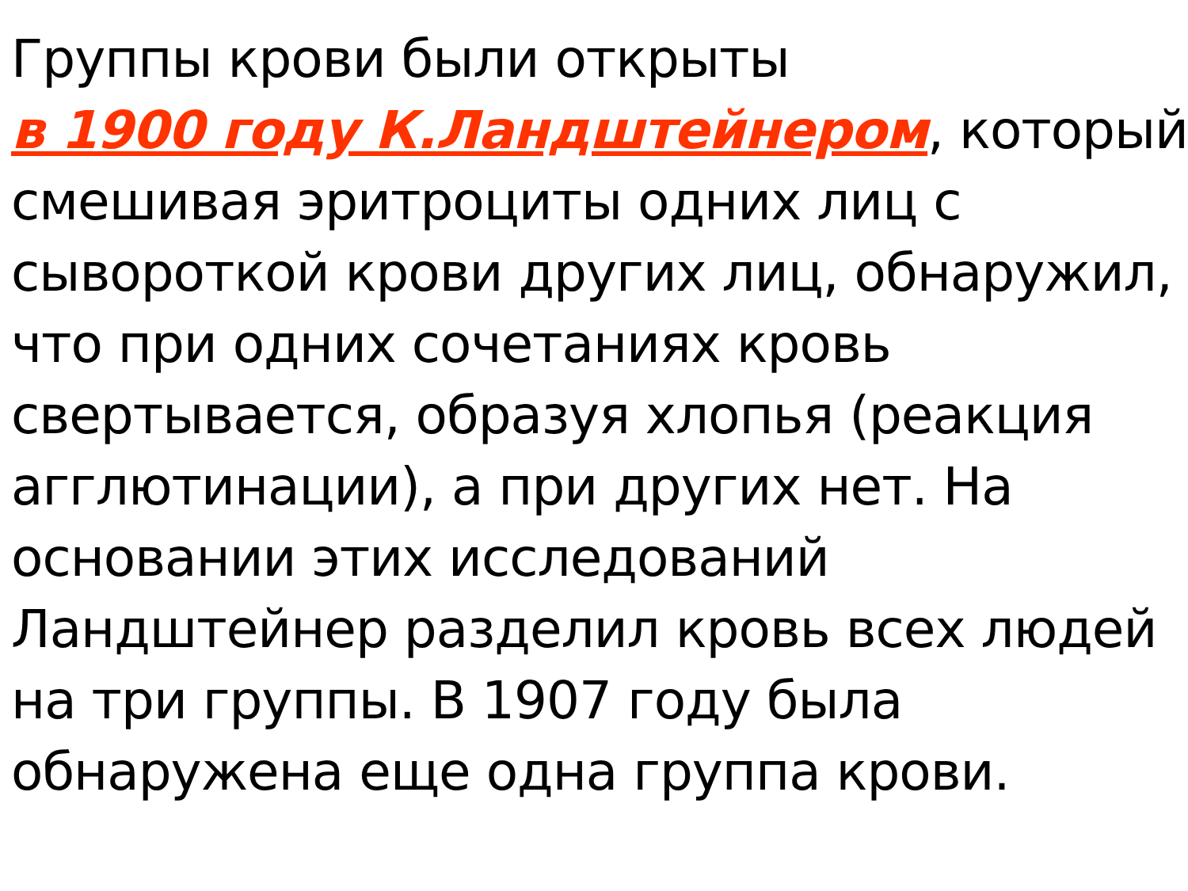Группы крови были открыты
в 1900 году К.Ландштейнером, который смешивая эритроциты одних лиц с сывороткой крови других лиц, обнаружил, что при одних сочетаниях кровь свертывается, образуя хлопья (реакция агглютинации), а при других нет. На основании этих исследований Ландштейнер разделил кровь всех людей на три группы. В 1907 году была обнаружена еще одна группа крови.